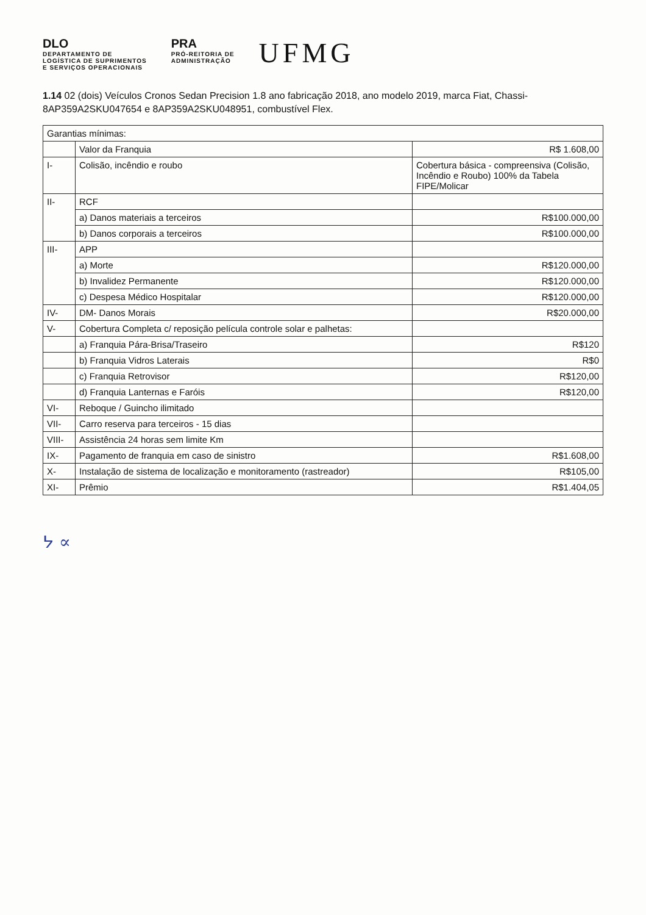DLO
DEPARTAMENTO DE
LOGÍSTICA DE SUPRIMENTOS
E SERVIÇOS OPERACIONAIS
PRA
PRÓ-REITORIA DE
ADMINISTRAÇÃO
UFMG
1.14 02 (dois) Veículos Cronos Sedan Precision 1.8 ano fabricação 2018, ano modelo 2019, marca Fiat, Chassi-8AP359A2SKU047654 e 8AP359A2SKU048951, combustível Flex.
| Garantias mínimas: | | |
| | Valor da Franquia | R$ 1.608,00 |
| I- | Colisão, incêndio e roubo | Cobertura básica - compreensiva (Colisão, Incêndio e Roubo) 100% da Tabela FIPE/Molicar |
| II- | RCF | |
| | a) Danos materiais a terceiros | R$100.000,00 |
| | b) Danos corporais a terceiros | R$100.000,00 |
| III- | APP | |
| | a) Morte | R$120.000,00 |
| | b) Invalidez Permanente | R$120.000,00 |
| | c) Despesa Médico Hospitalar | R$120.000,00 |
| IV- | DM- Danos Morais | R$20.000,00 |
| V- | Cobertura Completa c/ reposição película controle solar e palhetas: | |
| | a) Franquia Pára-Brisa/Traseiro | R$120 |
| | b) Franquia Vidros Laterais | R$0 |
| | c) Franquia Retrovisor | R$120,00 |
| | d) Franquia Lanternas e Faróis | R$120,00 |
| VI- | Reboque / Guincho ilimitado | |
| VII- | Carro reserva para terceiros - 15 dias | |
| VIII- | Assistência 24 horas sem limite Km | |
| IX- | Pagamento de franquia em caso de sinistro | R$1.608,00 |
| X- | Instalação de sistema de localização e monitoramento (rastreador) | R$105,00 |
| XI- | Prêmio | R$1.404,05 |
ᔭ ∝